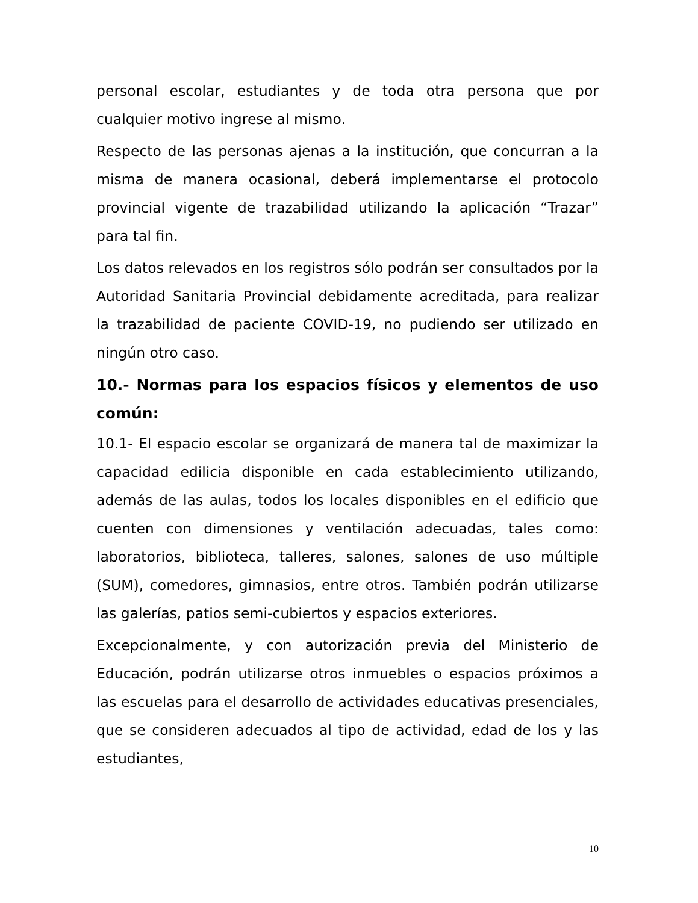personal escolar, estudiantes y de toda otra persona que por cualquier motivo ingrese al mismo.
Respecto de las personas ajenas a la institución, que concurran a la misma de manera ocasional, deberá implementarse el protocolo provincial vigente de trazabilidad utilizando la aplicación “Trazar” para tal fin.
Los datos relevados en los registros sólo podrán ser consultados por la Autoridad Sanitaria Provincial debidamente acreditada, para realizar la trazabilidad de paciente COVID-19, no pudiendo ser utilizado en ningún otro caso.
10.- Normas para los espacios físicos y elementos de uso común:
10.1- El espacio escolar se organizará de manera tal de maximizar la capacidad edilicia disponible en cada establecimiento utilizando, además de las aulas, todos los locales disponibles en el edificio que cuenten con dimensiones y ventilación adecuadas, tales como: laboratorios, biblioteca, talleres, salones, salones de uso múltiple (SUM), comedores, gimnasios, entre otros. También podrán utilizarse las galerías, patios semi-cubiertos y espacios exteriores.
Excepcionalmente, y con autorización previa del Ministerio de Educación, podrán utilizarse otros inmuebles o espacios próximos a las escuelas para el desarrollo de actividades educativas presenciales, que se consideren adecuados al tipo de actividad, edad de los y las estudiantes,
10